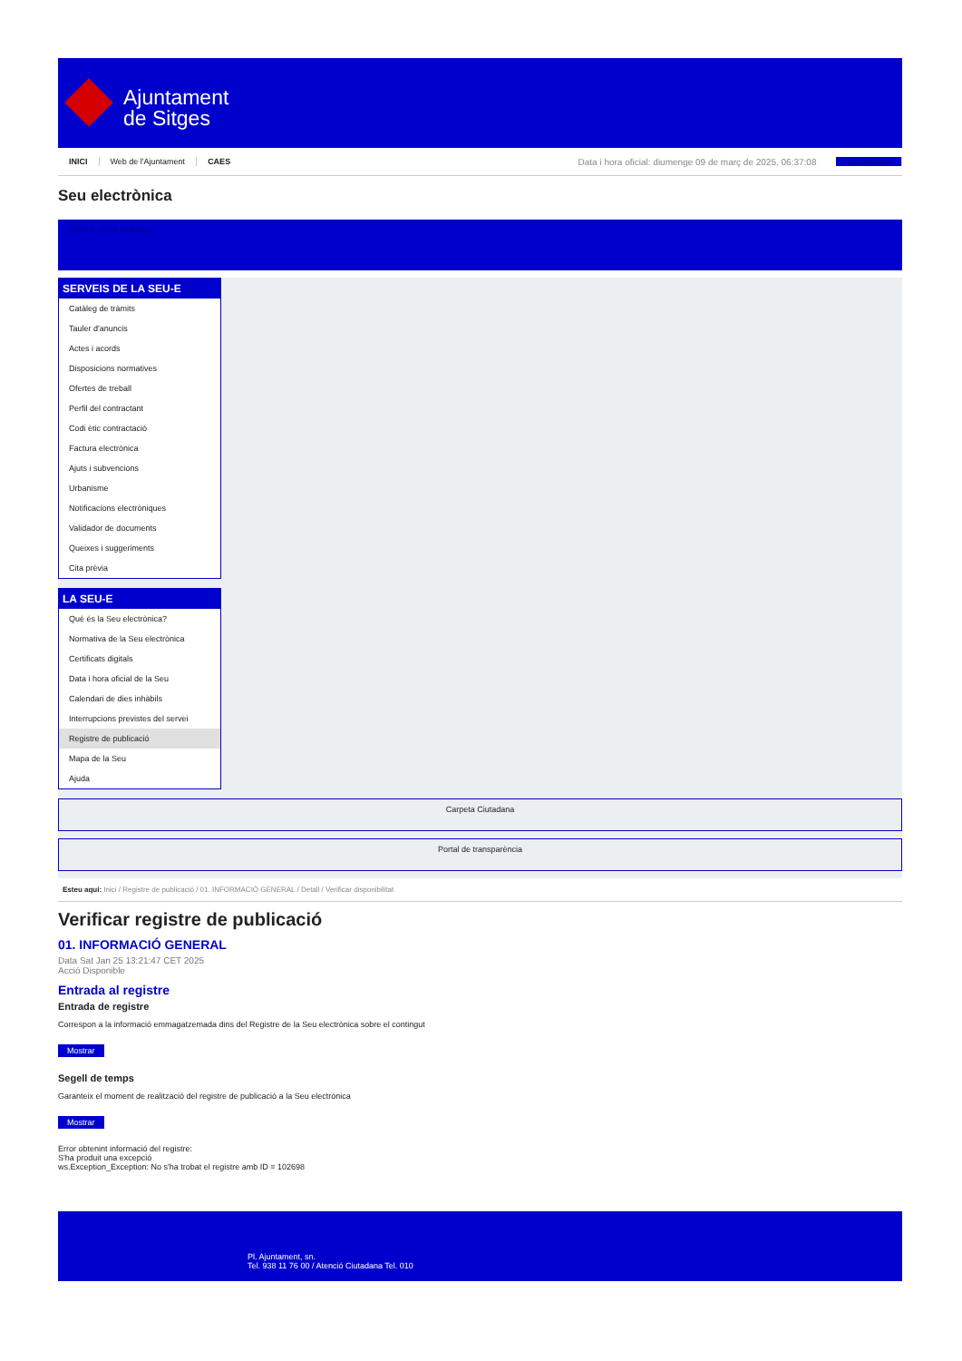Ajuntament
de Sitges
INICI Web de l'Ajuntament CAES Data i hora oficial: diumenge 09 de març de 2025, 06:37:08 Sincronitzar
Seu electrònica
Obtenir còpia autèntica
SERVEIS DE LA SEU-E
Catàleg de tràmits
Tauler d'anuncis
Actes i acords
Disposicions normatives
Ofertes de treball
Perfil del contractant
Codi ètic contractació
Factura electrònica
Ajuts i subvencions
Urbanisme
Notificacions electròniques
Validador de documents
Queixes i suggeriments
Cita prèvia
LA SEU-E
Què és la Seu electrònica?
Normativa de la Seu electrònica
Certificats digitals
Data i hora oficial de la Seu
Calendari de dies inhàbils
Interrupcions previstes del servei
Registre de publicació
Mapa de la Seu
Ajuda
Carpeta Ciutadana
Portal de transparència
Esteu aquí: Inici / Registre de publicació / 01. INFORMACIÓ GENERAL / Detall / Verificar disponibilitat
Verificar registre de publicació
01. INFORMACIÓ GENERAL
Data Sat Jan 25 13:21:47 CET 2025
Acció Disponible
Entrada al registre
Entrada de registre
Correspon a la informació emmagatzemada dins del Registre de la Seu electrònica sobre el contingut
Mostrar
Segell de temps
Garanteix el moment de realització del registre de publicació a la Seu electrònica
Mostrar
Error obtenint informació del registre:
S'ha produit una excepció
ws.Exception_Exception: No s'ha trobat el registre amb ID = 102698
Pl. Ajuntament, sn.
Tel. 938 11 76 00 / Atenció Ciutadana Tel. 010